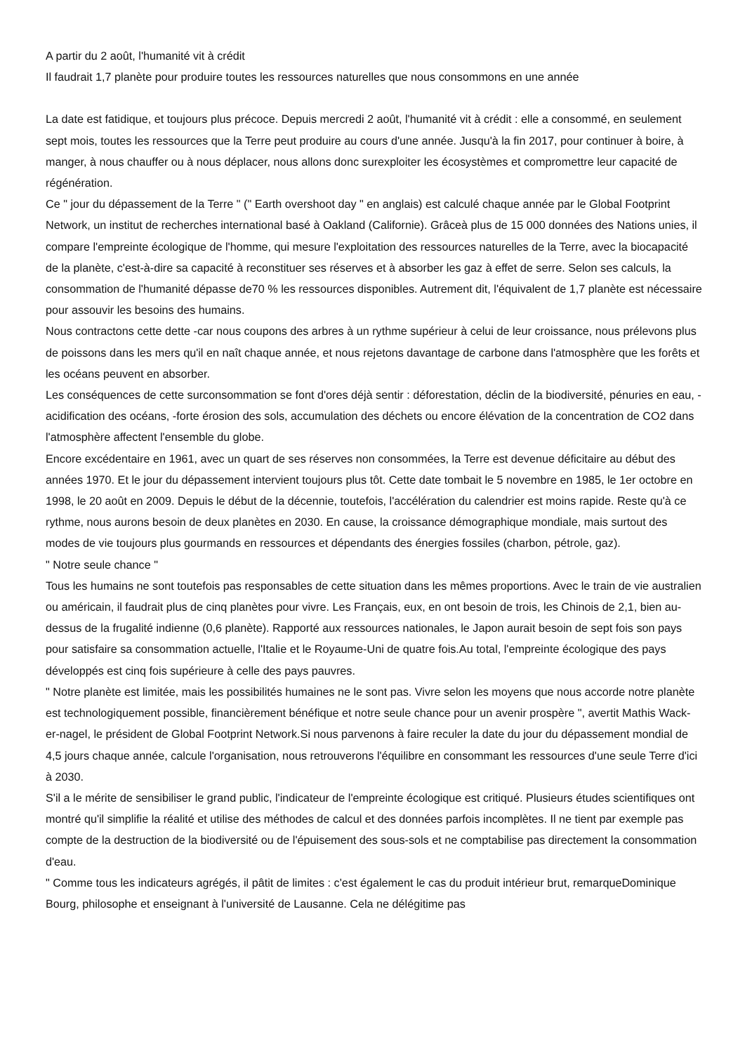A partir du 2 août, l'humanité vit à crédit
Il faudrait 1,7 planète pour produire toutes les ressources naturelles que nous consommons en une année
La date est fatidique, et toujours plus précoce. Depuis mercredi 2 août, l'humanité vit à crédit : elle a consommé, en seulement sept mois, toutes les ressources que la Terre peut produire au cours d'une année. Jusqu'à la fin 2017, pour continuer à boire, à manger, à nous chauffer ou à nous déplacer, nous allons donc surexploiter les écosystèmes et compromettre leur capacité de régénération.
Ce " jour du dépassement de la Terre " (" Earth overshoot day " en anglais) est calculé chaque année par le Global Footprint Network, un institut de recherches international basé à Oakland (Californie). Grâceà plus de 15 000 données des Nations unies, il compare l'empreinte écologique de l'homme, qui mesure l'exploitation des ressources naturelles de la Terre, avec la biocapacité de la planète, c'est-à-dire sa capacité à reconstituer ses réserves et à absorber les gaz à effet de serre. Selon ses calculs, la consommation de l'humanité dépasse de70 % les ressources disponibles. Autrement dit, l'équivalent de 1,7 planète est nécessaire pour assouvir les besoins des humains.
Nous contractons cette dette -car nous coupons des arbres à un rythme supérieur à celui de leur croissance, nous prélevons plus de poissons dans les mers qu'il en naît chaque année, et nous rejetons davantage de carbone dans l'atmosphère que les forêts et les océans peuvent en absorber.
Les conséquences de cette surconsommation se font d'ores déjà sentir : déforestation, déclin de la biodiversité, pénuries en eau, -acidification des océans, -forte érosion des sols, accumulation des déchets ou encore élévation de la concentration de CO2 dans l'atmosphère affectent l'ensemble du globe.
Encore excédentaire en 1961, avec un quart de ses réserves non consommées, la Terre est devenue déficitaire au début des années 1970. Et le jour du dépassement intervient toujours plus tôt. Cette date tombait le 5 novembre en 1985, le 1er octobre en 1998, le 20 août en 2009. Depuis le début de la décennie, toutefois, l'accélération du calendrier est moins rapide. Reste qu'à ce rythme, nous aurons besoin de deux planètes en 2030. En cause, la croissance démographique mondiale, mais surtout des modes de vie toujours plus gourmands en ressources et dépendants des énergies fossiles (charbon, pétrole, gaz).
" Notre seule chance "
Tous les humains ne sont toutefois pas responsables de cette situation dans les mêmes proportions. Avec le train de vie australien ou américain, il faudrait plus de cinq planètes pour vivre. Les Français, eux, en ont besoin de trois, les Chinois de 2,1, bien au-dessus de la frugalité indienne (0,6 planète). Rapporté aux ressources nationales, le Japon aurait besoin de sept fois son pays pour satisfaire sa consommation actuelle, l'Italie et le Royaume-Uni de quatre fois.Au total, l'empreinte écologique des pays développés est cinq fois supérieure à celle des pays pauvres.
" Notre planète est limitée, mais les possibilités humaines ne le sont pas. Vivre selon les moyens que nous accorde notre planète est technologiquement possible, financièrement bénéfique et notre seule chance pour un avenir prospère ", avertit Mathis Wack-er-nagel, le président de Global Footprint Network.Si nous parvenons à faire reculer la date du jour du dépassement mondial de 4,5 jours chaque année, calcule l'organisation, nous retrouverons l'équilibre en consommant les ressources d'une seule Terre d'ici à 2030.
S'il a le mérite de sensibiliser le grand public, l'indicateur de l'empreinte écologique est critiqué. Plusieurs études scientifiques ont montré qu'il simplifie la réalité et utilise des méthodes de calcul et des données parfois incomplètes. Il ne tient par exemple pas compte de la destruction de la biodiversité ou de l'épuisement des sous-sols et ne comptabilise pas directement la consommation d'eau.
" Comme tous les indicateurs agrégés, il pâtit de limites : c'est également le cas du produit intérieur brut, remarqueDominique Bourg, philosophe et enseignant à l'université de Lausanne. Cela ne délégitime pas